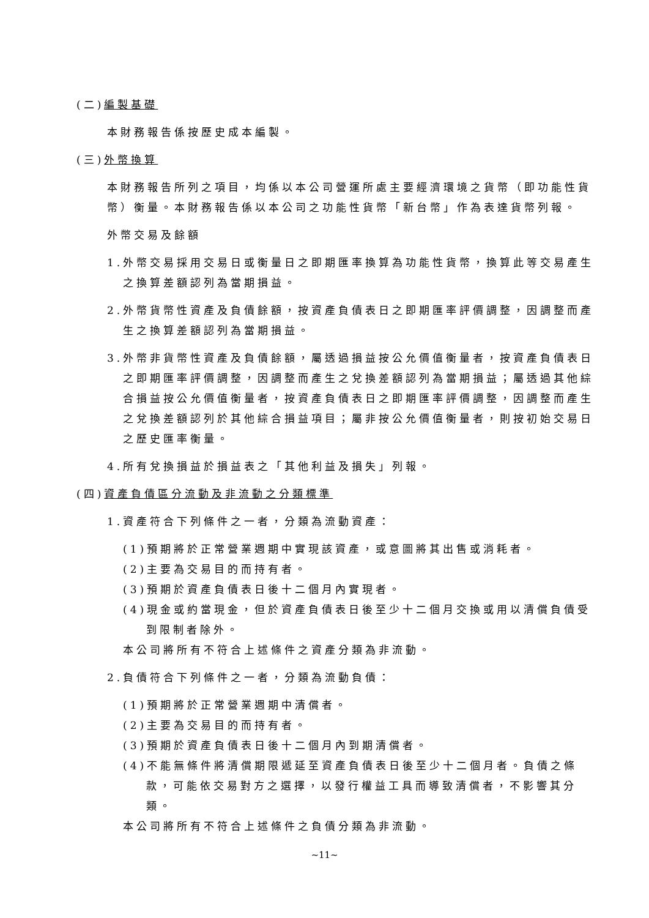(二)編製基礎
本財務報告係按歷史成本編製。
(三)外幣換算
本財務報告所列之項目，均係以本公司營運所處主要經濟環境之貨幣（即功能性貨幣）衡量。本財務報告係以本公司之功能性貨幣「新台幣」作為表達貨幣列報。
外幣交易及餘額
1.外幣交易採用交易日或衡量日之即期匯率換算為功能性貨幣，換算此等交易產生之換算差額認列為當期損益。
2.外幣貨幣性資產及負債餘額，按資產負債表日之即期匯率評價調整，因調整而產生之換算差額認列為當期損益。
3.外幣非貨幣性資產及負債餘額，屬透過損益按公允價值衡量者，按資產負債表日之即期匯率評價調整，因調整而產生之兌換差額認列為當期損益；屬透過其他綜合損益按公允價值衡量者，按資產負債表日之即期匯率評價調整，因調整而產生之兌換差額認列於其他綜合損益項目；屬非按公允價值衡量者，則按初始交易日之歷史匯率衡量。
4.所有兌換損益於損益表之「其他利益及損失」列報。
(四)資產負債區分流動及非流動之分類標準
1.資產符合下列條件之一者，分類為流動資產：
(1)預期將於正常營業週期中實現該資產，或意圖將其出售或消耗者。
(2)主要為交易目的而持有者。
(3)預期於資產負債表日後十二個月內實現者。
(4)現金或約當現金，但於資產負債表日後至少十二個月交換或用以清償負債受到限制者除外。
本公司將所有不符合上述條件之資產分類為非流動。
2.負債符合下列條件之一者，分類為流動負債：
(1)預期將於正常營業週期中清償者。
(2)主要為交易目的而持有者。
(3)預期於資產負債表日後十二個月內到期清償者。
(4)不能無條件將清償期限遞延至資產負債表日後至少十二個月者。負債之條款，可能依交易對方之選擇，以發行權益工具而導致清償者，不影響其分類。
本公司將所有不符合上述條件之負債分類為非流動。
~11~